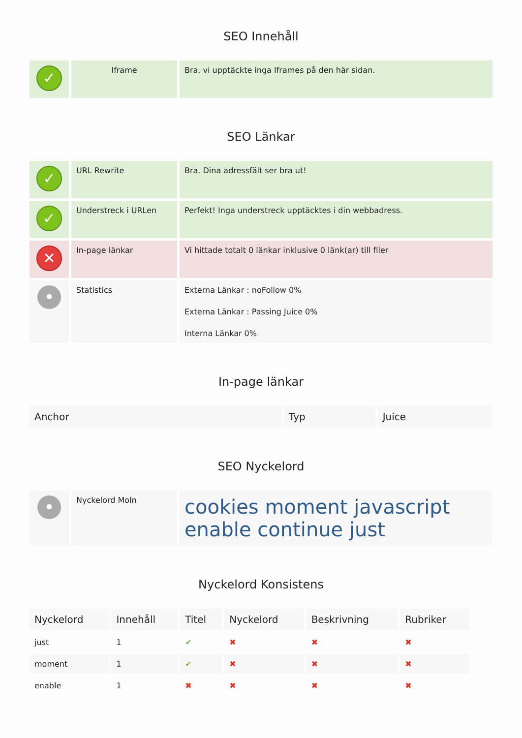SEO Innehåll
| ✓ | Iframe | Bra, vi upptäckte inga Iframes på den här sidan. |
SEO Länkar
| ✓ | URL Rewrite | Bra. Dina adressfält ser bra ut! |
| ✓ | Understreck i URLen | Perfekt! Inga understreck upptäcktes i din webbadress. |
| ✕ | In-page länkar | Vi hittade totalt 0 länkar inklusive 0 länk(ar) till filer |
| • | Statistics | Externa Länkar : noFollow 0% Externa Länkar : Passing Juice 0% Interna Länkar 0% |
In-page länkar
| Anchor | Typ | Juice |
| --- | --- | --- |
SEO Nyckelord
| • | Nyckelord Moln | cookies moment javascript enable continue just |
Nyckelord Konsistens
| Nyckelord | Innehåll | Titel | Nyckelord | Beskrivning | Rubriker |
| --- | --- | --- | --- | --- | --- |
| just | 1 | ✔ | ✖ | ✖ | ✖ |
| moment | 1 | ✔ | ✖ | ✖ | ✖ |
| enable | 1 | ✖ | ✖ | ✖ | ✖ |